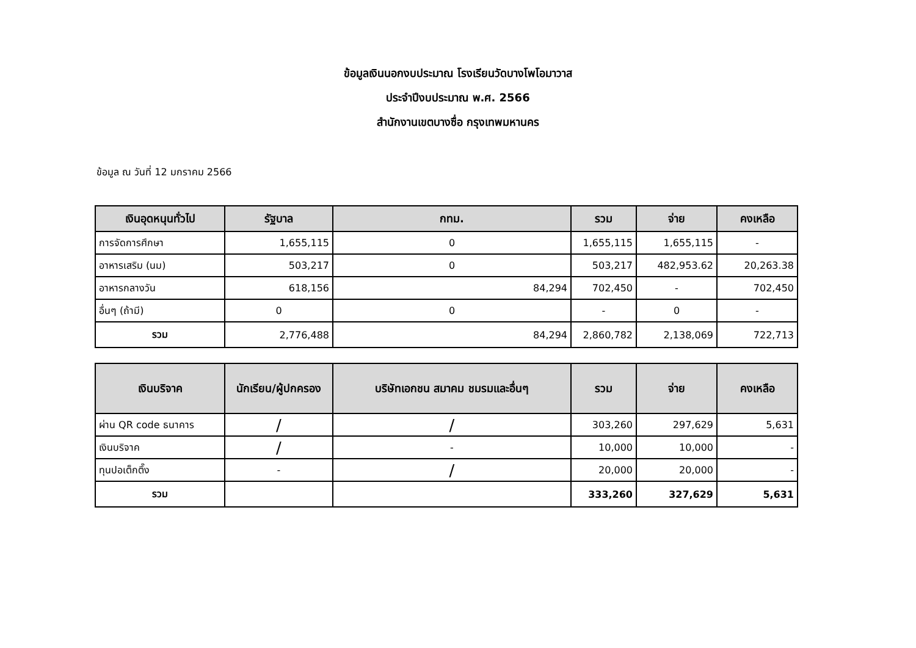ข้อมูลเงินนอกงบประมาณ โรงเรียนวัดบางโพโอมาวาส
ประจำปีงบประมาณ พ.ศ. 2566
สำนักงานเขตบางซื่อ กรุงเทพมหานคร
ข้อมูล ณ วันที่ 12 มกราคม 2566
| เงินอุดหนุนทั่วไป | รัฐบาล | กทม. | รวม | จ่าย | คงเหลือ |
| --- | --- | --- | --- | --- | --- |
| การจัดการศึกษา | 1,655,115 | 0 | 1,655,115 | 1,655,115 | - |
| อาหารเสริม (นม) | 503,217 | 0 | 503,217 | 482,953.62 | 20,263.38 |
| อาหารกลางวัน | 618,156 | 84,294 | 702,450 | - | 702,450 |
| อื่นๆ (ถ้ามี) | 0 | 0 | - | 0 | - |
| รวม | 2,776,488 | 84,294 | 2,860,782 | 2,138,069 | 722,713 |
| เงินบริจาค | นักเรียน/ผู้ปกครอง | บริษัทเอกชน สมาคม ชมรมและอื่นๆ | รวม | จ่าย | คงเหลือ |
| --- | --- | --- | --- | --- | --- |
| ผ่าน QR code ธนาคาร | / | / | 303,260 | 297,629 | 5,631 |
| เงินบริจาค | / | - | 10,000 | 10,000 | - |
| ทุนปอเต็กตึ๊ง | - | / | 20,000 | 20,000 | - |
| รวม | | | 333,260 | 327,629 | 5,631 |